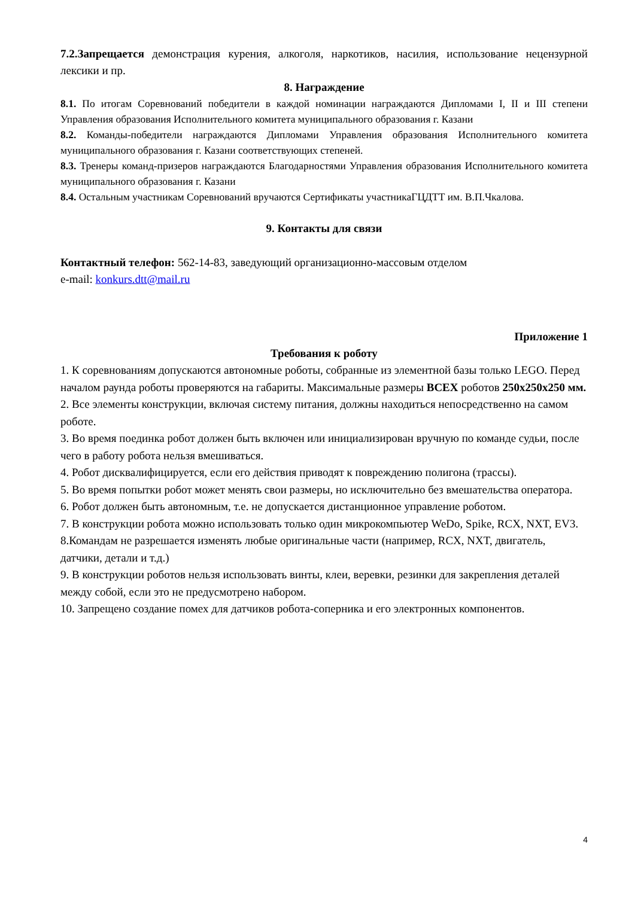7.2.Запрещается демонстрация курения, алкоголя, наркотиков, насилия, использование нецензурной лексики и пр.
8. Награждение
8.1. По итогам Соревнований победители в каждой номинации награждаются Дипломами I, II и III степени Управления образования Исполнительного комитета муниципального образования г. Казани
8.2. Команды-победители награждаются Дипломами Управления образования Исполнительного комитета муниципального образования г. Казани соответствующих степеней.
8.3. Тренеры команд-призеров награждаются Благодарностями Управления образования Исполнительного комитета муниципального образования г. Казани
8.4. Остальным участникам Соревнований вручаются Сертификаты участникаГЦДТТ им. В.П.Чкалова.
9. Контакты для связи
Контактный телефон: 562-14-83, заведующий организационно-массовым отделом
e-mail: konkurs.dtt@mail.ru
Приложение 1
Требования к роботу
1. К соревнованиям допускаются автономные роботы, собранные из элементной базы только LEGO. Перед началом раунда роботы проверяются на габариты. Максимальные размеры ВСЕХ роботов 250х250х250 мм.
2. Все элементы конструкции, включая систему питания, должны находиться непосредственно на самом роботе.
3. Во время поединка робот должен быть включен или инициализирован вручную по команде судьи, после чего в работу робота нельзя вмешиваться.
4. Робот дисквалифицируется, если его действия приводят к повреждению полигона (трассы).
5. Во время попытки робот может менять свои размеры, но исключительно без вмешательства оператора.
6. Робот должен быть автономным, т.е. не допускается дистанционное управление роботом.
7. В конструкции робота можно использовать только один микрокомпьютер WeDo, Spike, RCX, NXT, EV3.
8.Командам не разрешается изменять любые оригинальные части (например, RCX, NXT, двигатель, датчики, детали и т.д.)
9. В конструкции роботов нельзя использовать винты, клеи, веревки, резинки для закрепления деталей между собой, если это не предусмотрено набором.
10. Запрещено создание помех для датчиков робота-соперника и его электронных компонентов.
4